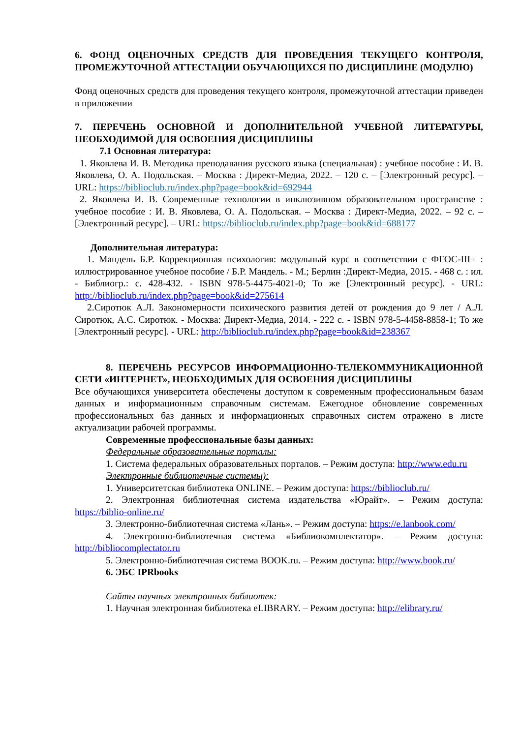6. ФОНД ОЦЕНОЧНЫХ СРЕДСТВ ДЛЯ ПРОВЕДЕНИЯ ТЕКУЩЕГО КОНТРОЛЯ, ПРОМЕЖУТОЧНОЙ АТТЕСТАЦИИ ОБУЧАЮЩИХСЯ ПО ДИСЦИПЛИНЕ (МОДУЛЮ)
Фонд оценочных средств для проведения текущего контроля, промежуточной аттестации приведен в приложении
7. ПЕРЕЧЕНЬ ОСНОВНОЙ И ДОПОЛНИТЕЛЬНОЙ УЧЕБНОЙ ЛИТЕРАТУРЫ, НЕОБХОДИМОЙ ДЛЯ ОСВОЕНИЯ ДИСЦИПЛИНЫ
7.1 Основная литература:
1. Яковлева И. В. Методика преподавания русского языка (специальная) : учебное пособие : И. В. Яковлева, О. А. Подольская. – Москва : Директ-Медиа, 2022. – 120 с. – [Электронный ресурс]. – URL: https://biblioclub.ru/index.php?page=book&id=692944
2. Яковлева И. В. Современные технологии в инклюзивном образовательном пространстве : учебное пособие : И. В. Яковлева, О. А. Подольская. – Москва : Директ-Медиа, 2022. – 92 с. – [Электронный ресурс]. – URL: https://biblioclub.ru/index.php?page=book&id=688177
Дополнительная литература:
1. Мандель Б.Р. Коррекционная психология: модульный курс в соответствии с ФГОС-III+ : иллюстрированное учебное пособие / Б.Р. Мандель. - М.; Берлин :Директ-Медиа, 2015. - 468 с. : ил. - Библиогр.: с. 428-432. - ISBN 978-5-4475-4021-0; То же [Электронный ресурс]. - URL: http://biblioclub.ru/index.php?page=book&id=275614
2.Сиротюк А.Л. Закономерности психического развития детей от рождения до 9 лет / А.Л. Сиротюк, А.С. Сиротюк. - Москва: Директ-Медиа, 2014. - 222 с. - ISBN 978-5-4458-8858-1; То же [Электронный ресурс]. - URL: http://biblioclub.ru/index.php?page=book&id=238367
8. ПЕРЕЧЕНЬ РЕСУРСОВ ИНФОРМАЦИОННО-ТЕЛЕКОММУНИКАЦИОННОЙ СЕТИ «ИНТЕРНЕТ», НЕОБХОДИМЫХ ДЛЯ ОСВОЕНИЯ ДИСЦИПЛИНЫ
Все обучающихся университета обеспечены доступом к современным профессиональным базам данных и информационным справочным системам. Ежегодное обновление современных профессиональных баз данных и информационных справочных систем отражено в листе актуализации рабочей программы.
Современные профессиональные базы данных:
Федеральные образовательные порталы:
1. Система федеральных образовательных порталов. – Режим доступа: http://www.edu.ru
Электронные библиотечные системы):
1. Университетская библиотека ONLINE. – Режим доступа: https://biblioclub.ru/
2. Электронная библиотечная система издательства «Юрайт». – Режим доступа: https://biblio-online.ru/
3. Электронно-библиотечная система «Лань». – Режим доступа: https://e.lanbook.com/
4. Электронно-библиотечная система «Библиокомплектатор». – Режим доступа: http://bibliocomplectator.ru
5. Электронно-библиотечная система BOOK.ru. – Режим доступа: http://www.book.ru/
6. ЭБС IPRbooks
Сайты научных электронных библиотек:
1. Научная электронная библиотека eLIBRARY. – Режим доступа: http://elibrary.ru/